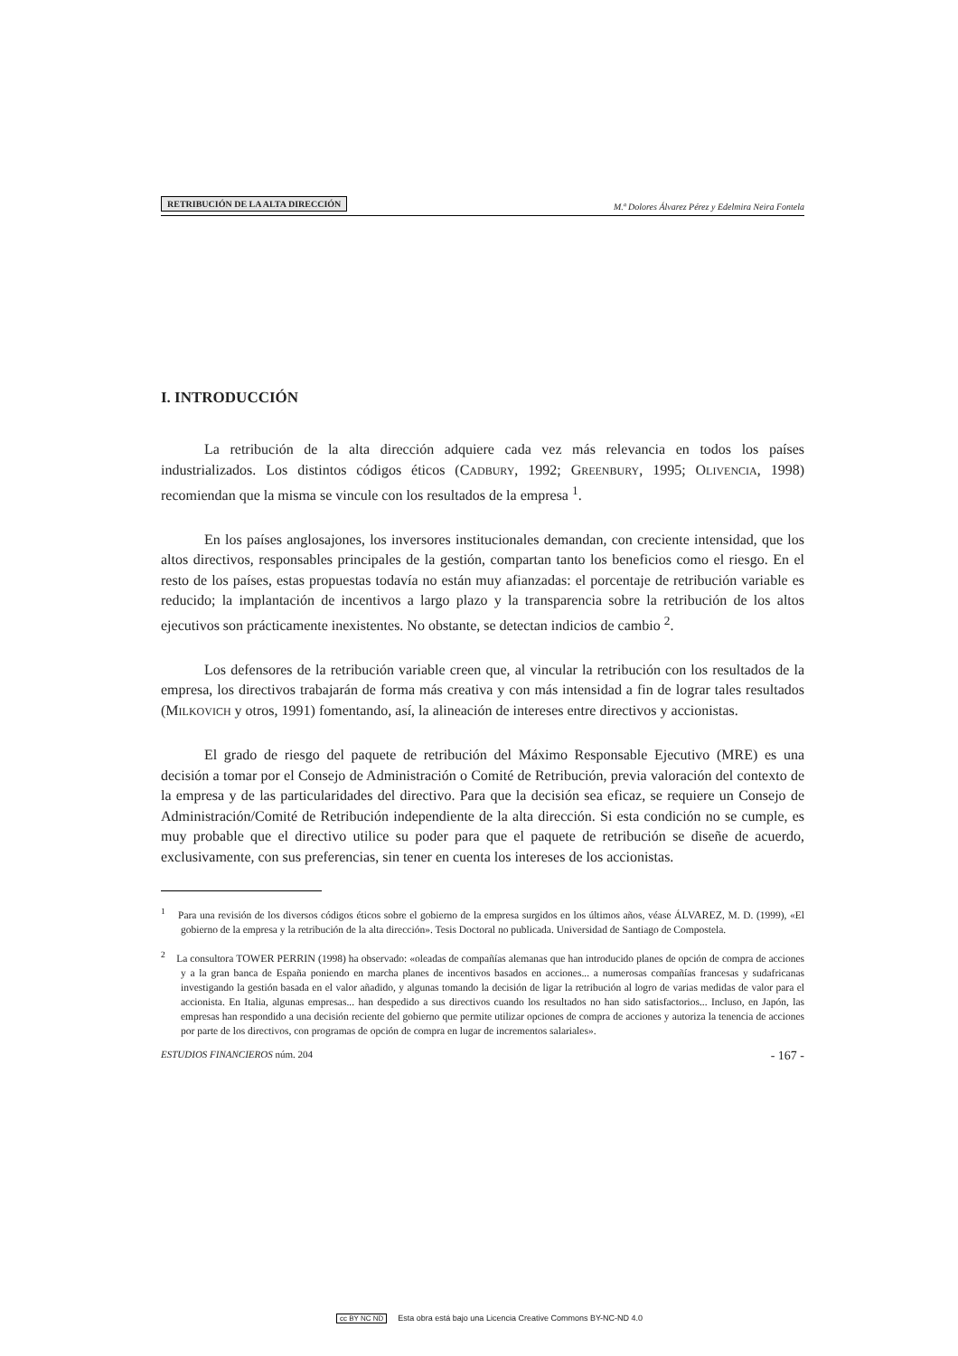RETRIBUCIÓN DE LA ALTA DIRECCIÓN
M.ª Dolores Álvarez Pérez y Edelmira Neira Fontela
I. INTRODUCCIÓN
La retribución de la alta dirección adquiere cada vez más relevancia en todos los países industrializados. Los distintos códigos éticos (CADBURY, 1992; GREENBURY, 1995; OLIVENCIA, 1998) recomiendan que la misma se vincule con los resultados de la empresa <sup>1</sup>.
En los países anglosajones, los inversores institucionales demandan, con creciente intensidad, que los altos directivos, responsables principales de la gestión, compartan tanto los beneficios como el riesgo. En el resto de los países, estas propuestas todavía no están muy afianzadas: el porcentaje de retribución variable es reducido; la implantación de incentivos a largo plazo y la transparencia sobre la retribución de los altos ejecutivos son prácticamente inexistentes. No obstante, se detectan indicios de cambio <sup>2</sup>.
Los defensores de la retribución variable creen que, al vincular la retribución con los resultados de la empresa, los directivos trabajarán de forma más creativa y con más intensidad a fin de lograr tales resultados (MILKOVICH y otros, 1991) fomentando, así, la alineación de intereses entre directivos y accionistas.
El grado de riesgo del paquete de retribución del Máximo Responsable Ejecutivo (MRE) es una decisión a tomar por el Consejo de Administración o Comité de Retribución, previa valoración del contexto de la empresa y de las particularidades del directivo. Para que la decisión sea eficaz, se requiere un Consejo de Administración/Comité de Retribución independiente de la alta dirección. Si esta condición no se cumple, es muy probable que el directivo utilice su poder para que el paquete de retribución se diseñe de acuerdo, exclusivamente, con sus preferencias, sin tener en cuenta los intereses de los accionistas.
<sup>1</sup> Para una revisión de los diversos códigos éticos sobre el gobierno de la empresa surgidos en los últimos años, véase ÁLVAREZ, M. D. (1999), «El gobierno de la empresa y la retribución de la alta dirección». Tesis Doctoral no publicada. Universidad de Santiago de Compostela.
<sup>2</sup> La consultora TOWER PERRIN (1998) ha observado: «oleadas de compañías alemanas que han introducido planes de opción de compra de acciones y a la gran banca de España poniendo en marcha planes de incentivos basados en acciones... a numerosas compañías francesas y sudafricanas investigando la gestión basada en el valor añadido, y algunas tomando la decisión de ligar la retribución al logro de varias medidas de valor para el accionista. En Italia, algunas empresas... han despedido a sus directivos cuando los resultados no han sido satisfactorios... Incluso, en Japón, las empresas han respondido a una decisión reciente del gobierno que permite utilizar opciones de compra de acciones y autoriza la tenencia de acciones por parte de los directivos, con programas de opción de compra en lugar de incrementos salariales».
ESTUDIOS FINANCIEROS núm. 204 - 167 -
cc BY NC ND Esta obra está bajo una Licencia Creative Commons BY-NC-ND 4.0